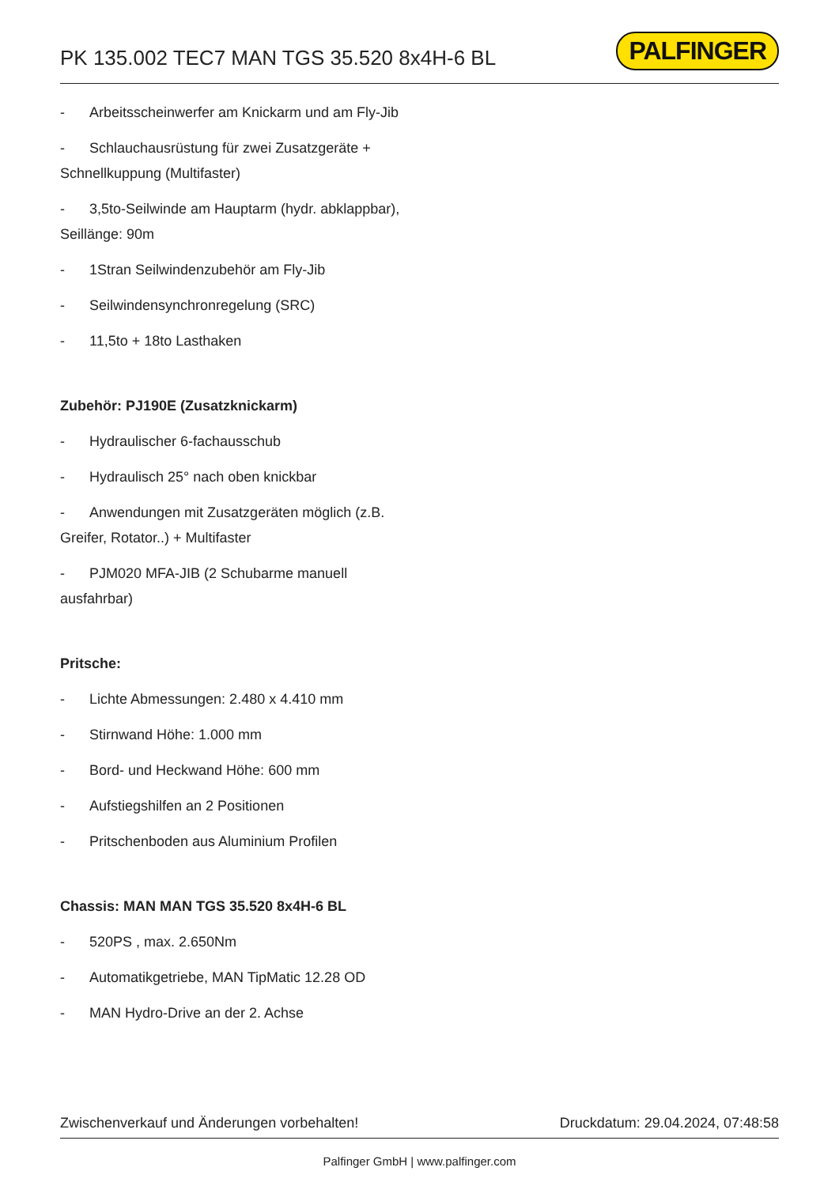PK 135.002 TEC7 MAN TGS 35.520 8x4H-6 BL
PALFINGER
- Arbeitsscheinwerfer am Knickarm und am Fly-Jib
- Schlauchausrüstung für zwei Zusatzgeräte + Schnellkuppung (Multifaster)
- 3,5to-Seilwinde am Hauptarm (hydr. abklappbar), Seillänge: 90m
- 1Stran Seilwindenzubehör am Fly-Jib
- Seilwindensynchronregelung (SRC)
- 11,5to + 18to Lasthaken
Zubehör: PJ190E (Zusatzknickarm)
- Hydraulischer 6-fachausschub
- Hydraulisch 25° nach oben knickbar
- Anwendungen mit Zusatzgeräten möglich (z.B. Greifer, Rotator..) + Multifaster
- PJM020 MFA-JIB (2 Schubarme manuell ausfahrbar)
Pritsche:
- Lichte Abmessungen: 2.480 x 4.410 mm
- Stirnwand Höhe: 1.000 mm
- Bord- und Heckwand Höhe: 600 mm
- Aufstiegshilfen an 2 Positionen
- Pritschenboden aus Aluminium Profilen
Chassis: MAN MAN TGS 35.520 8x4H-6 BL
- 520PS , max. 2.650Nm
- Automatikgetriebe, MAN TipMatic 12.28 OD
- MAN Hydro-Drive an der 2. Achse
Zwischenverkauf und Änderungen vorbehalten! Druckdatum: 29.04.2024, 07:48:58
Palfinger GmbH | www.palfinger.com